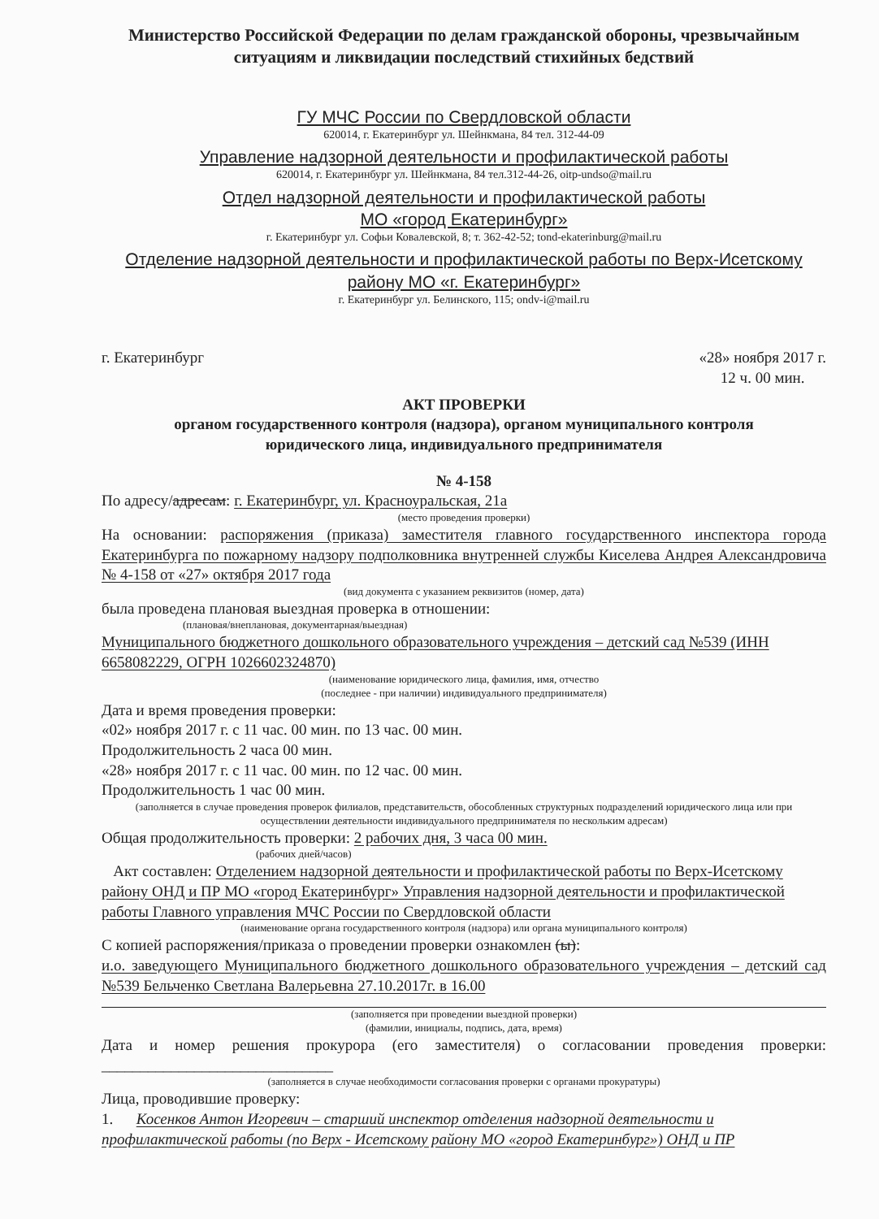Министерство Российской Федерации по делам гражданской обороны, чрезвычайным ситуациям и ликвидации последствий стихийных бедствий
ГУ МЧС России по Свердловской области
620014, г. Екатеринбург ул. Шейнкмана, 84 тел. 312-44-09
Управление надзорной деятельности и профилактической работы
620014, г. Екатеринбург ул. Шейнкмана, 84 тел.312-44-26, oitp-undso@mail.ru
Отдел надзорной деятельности и профилактической работы
МО «город Екатеринбург»
г. Екатеринбург ул. Софьи Ковалевской, 8; т. 362-42-52; tond-ekaterinburg@mail.ru
Отделение надзорной деятельности и профилактической работы по Верх-Исетскому району МО «г. Екатеринбург»
г. Екатеринбург ул. Белинского, 115; ondv-i@mail.ru
г. Екатеринбург «28» ноября 2017 г.
12 ч. 00 мин.
АКТ ПРОВЕРКИ
органом государственного контроля (надзора), органом муниципального контроля
юридического лица, индивидуального предпринимателя
№ 4-158
По адресу/адресам: г. Екатеринбург, ул. Красноуральская, 21а
(место проведения проверки)
На основании: распоряжения (приказа) заместителя главного государственного инспектора города Екатеринбурга по пожарному надзору подполковника внутренней службы Киселева Андрея Александровича № 4-158 от «27» октября 2017 года
(вид документа с указанием реквизитов (номер, дата)
была проведена плановая выездная проверка в отношении:
(плановая/внеплановая, документарная/выездная)
Муниципального бюджетного дошкольного образовательного учреждения – детский сад №539 (ИНН 6658082229, ОГРН 1026602324870)
(наименование юридического лица, фамилия, имя, отчество
(последнее - при наличии) индивидуального предпринимателя)
Дата и время проведения проверки:
«02» ноября 2017 г. с 11 час. 00 мин. по 13 час. 00 мин.
Продолжительность 2 часа 00 мин.
«28» ноября 2017 г. с 11 час. 00 мин. по 12 час. 00 мин.
Продолжительность 1 час 00 мин.
(заполняется в случае проведения проверок филиалов, представительств, обособленных структурных подразделений юридического лица или при осуществлении деятельности индивидуального предпринимателя по нескольким адресам)
Общая продолжительность проверки: 2 рабочих дня, 3 часа 00 мин.
(рабочих дней/часов)
Акт составлен: Отделением надзорной деятельности и профилактической работы по Верх-Исетскому району ОНД и ПР МО «город Екатеринбург» Управления надзорной деятельности и профилактической работы Главного управления МЧС России по Свердловской области
(наименование органа государственного контроля (надзора) или органа муниципального контроля)
С копией распоряжения/приказа о проведении проверки ознакомлен (ы):
и.о. заведующего Муниципального бюджетного дошкольного образовательного учреждения – детский сад №539 Бельченко Светлана Валерьевна 27.10.2017г. в 16.00
(заполняется при проведении выездной проверки)
(фамилии, инициалы, подпись, дата, время)
Дата и номер решения прокурора (его заместителя) о согласовании проведения проверки: ______________________________
(заполняется в случае необходимости согласования проверки с органами прокуратуры)
Лица, проводившие проверку:
1. Косенков Антон Игоревич – старший инспектор отделения надзорной деятельности и профилактической работы (по Верх - Исетскому району МО «город Екатеринбург») ОНД и ПР